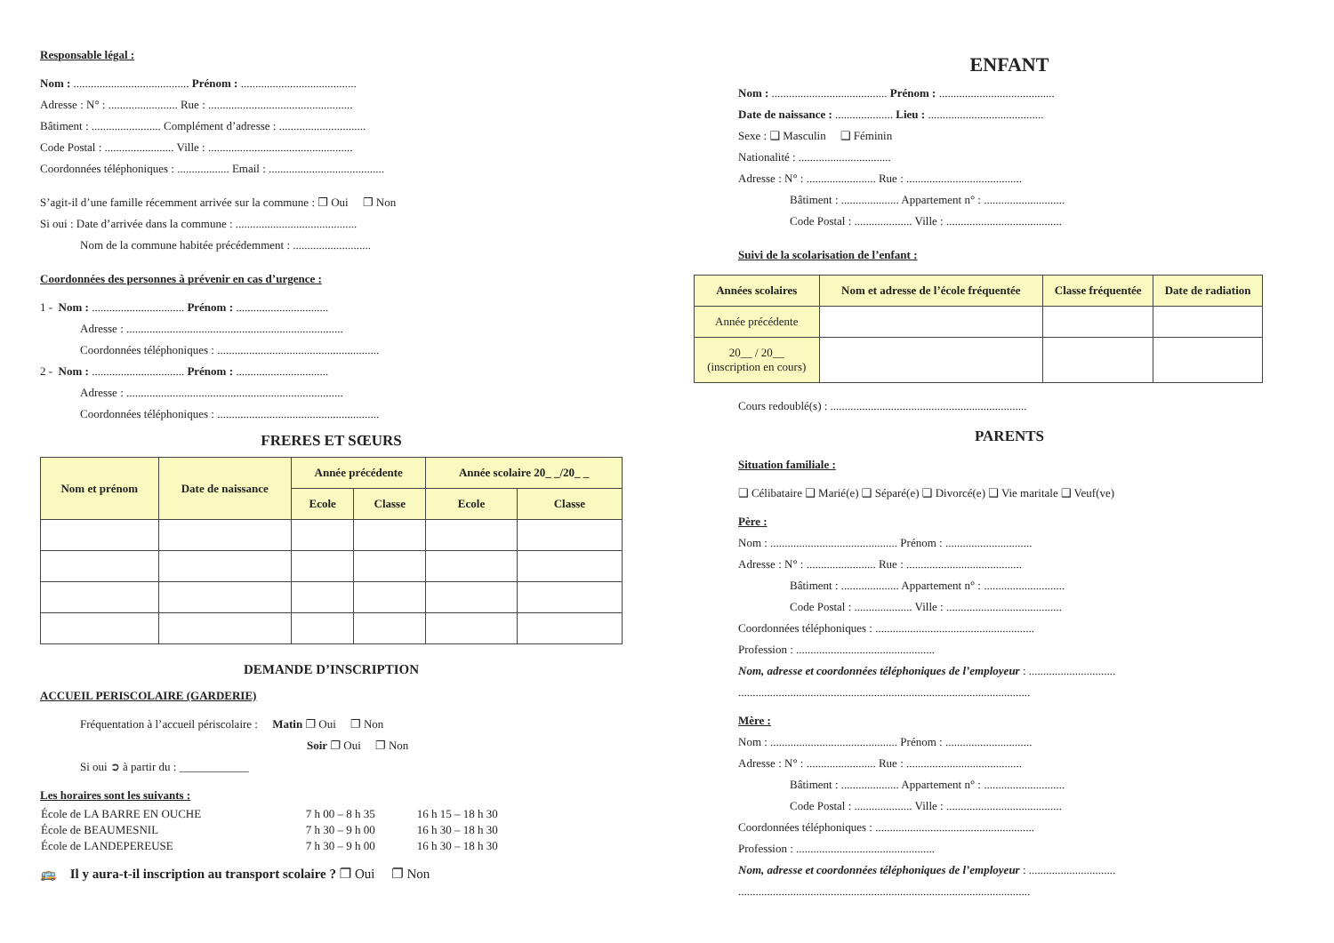Responsable légal :
Nom : ........................................ Prénom : ........................................
Adresse : N° : ........................ Rue : ..................................................
Bâtiment : ........................ Complément d’adresse : ..............................
Code Postal : ........................ Ville : ..................................................
Coordonnées téléphoniques : .................. Email : ........................................
S’agit-il d’une famille récemment arrivée sur la commune : ❐ Oui ❐ Non
Si oui : Date d’arrivée dans la commune : ..........................................
Nom de la commune habitée précédemment : ...........................
Coordonnées des personnes à prévenir en cas d’urgence :
1 - Nom : ................................ Prénom : ................................
Adresse : ...........................................................................
Coordonnées téléphoniques : ........................................................
2 - Nom : ................................ Prénom : ................................
Adresse : ...........................................................................
Coordonnées téléphoniques : ........................................................
FRERES ET SŒURS
| Nom et prénom | Date de naissance | Année précédente | | Année scolaire 20_ _/20_ _ | |
| --- | --- | --- | --- | --- | --- |
| | | Ecole | Classe | Ecole | Classe |
DEMANDE D’INSCRIPTION
ACCUEIL PERISCOLAIRE (GARDERIE)
Fréquentation à l’accueil périscolaire : Matin ❐ Oui ❐ Non
Soir ❐ Oui ❐ Non
Si oui ➲ à partir du : ____________
Les horaires sont les suivants :
| École de LA BARRE EN OUCHE | 7 h 00 – 8 h 35 | 16 h 15 – 18 h 30 |
| École de BEAUMESNIL | 7 h 30 – 9 h 00 | 16 h 30 – 18 h 30 |
| École de LANDEPEREUSE | 7 h 30 – 9 h 00 | 16 h 30 – 18 h 30 |
🚌 Il y aura-t-il inscription au transport scolaire ? ❐ Oui ❐ Non
ENFANT
Nom : ........................................ Prénom : ........................................
Date de naissance : .................... Lieu : ........................................
Sexe : ❑ Masculin ❑ Féminin
Nationalité : ................................
Adresse : N° : ........................ Rue : ........................................
Bâtiment : .................... Appartement n° : ............................
Code Postal : .................... Ville : ........................................
Suivi de la scolarisation de l’enfant :
| Années scolaires | Nom et adresse de l’école fréquentée | Classe fréquentée | Date de radiation |
| --- | --- | --- | --- |
| Année précédente | | | |
| 20__ / 20__ (inscription en cours) | | | |
Cours redoublé(s) : ....................................................................
PARENTS
Situation familiale :
❑ Célibataire ❑ Marié(e) ❑ Séparé(e) ❑ Divorcé(e) ❑ Vie maritale ❑ Veuf(ve)
Père :
Nom : ............................................ Prénom : ..............................
Adresse : N° : ........................ Rue : ........................................
Bâtiment : .................... Appartement n° : ............................
Code Postal : .................... Ville : ........................................
Coordonnées téléphoniques : .......................................................
Profession : ................................................
Nom, adresse et coordonnées téléphoniques de l’employeur : ..............................
.....................................................................................................
Mère :
Nom : ............................................ Prénom : ..............................
Adresse : N° : ........................ Rue : ........................................
Bâtiment : .................... Appartement n° : ............................
Code Postal : .................... Ville : ........................................
Coordonnées téléphoniques : .......................................................
Profession : ................................................
Nom, adresse et coordonnées téléphoniques de l’employeur : ..............................
.....................................................................................................